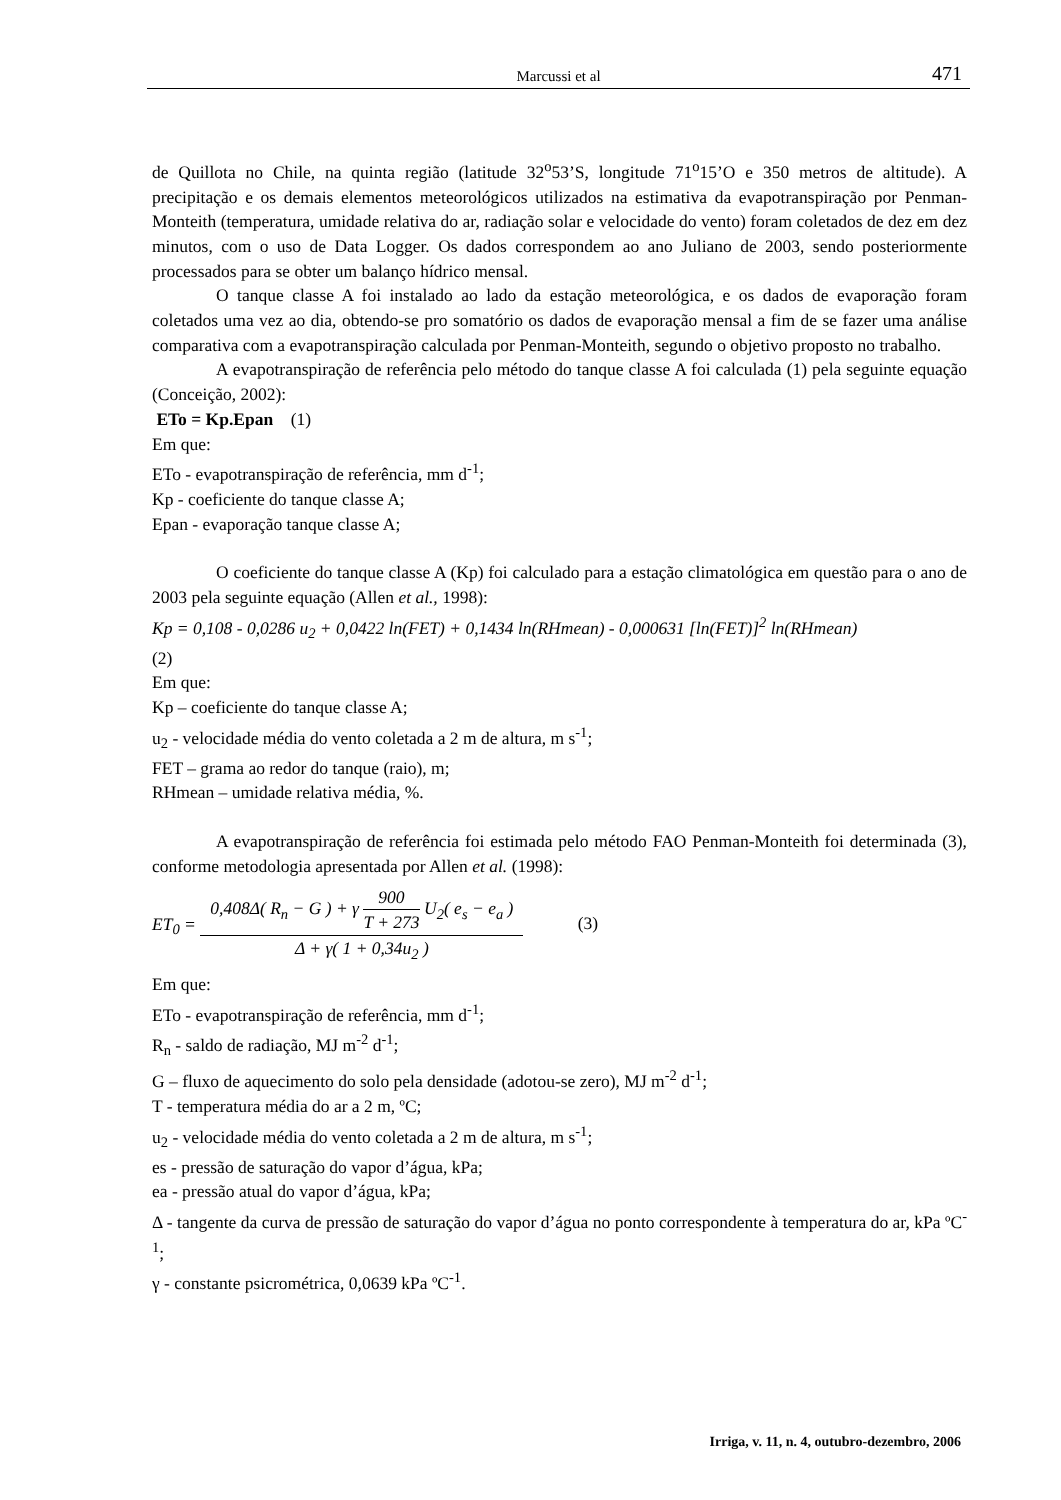Marcussi et al 471
de Quillota no Chile, na quinta região (latitude 32<sup>o</sup>53’S, longitude 71<sup>o</sup>15’O e 350 metros de altitude). A precipitação e os demais elementos meteorológicos utilizados na estimativa da evapotranspiração por Penman-Monteith (temperatura, umidade relativa do ar, radiação solar e velocidade do vento) foram coletados de dez em dez minutos, com o uso de Data Logger. Os dados correspondem ao ano Juliano de 2003, sendo posteriormente processados para se obter um balanço hídrico mensal.
O tanque classe A foi instalado ao lado da estação meteorológica, e os dados de evaporação foram coletados uma vez ao dia, obtendo-se pro somatório os dados de evaporação mensal a fim de se fazer uma análise comparativa com a evapotranspiração calculada por Penman-Monteith, segundo o objetivo proposto no trabalho.
A evapotranspiração de referência pelo método do tanque classe A foi calculada (1) pela seguinte equação (Conceição, 2002):
ETo = Kp.Epan (1)
Em que:
ETo - evapotranspiração de referência, mm d<sup>-1</sup>;
Kp - coeficiente do tanque classe A;
Epan - evaporação tanque classe A;
O coeficiente do tanque classe A (Kp) foi calculado para a estação climatológica em questão para o ano de 2003 pela seguinte equação (Allen et al., 1998):
Kp = 0,108 - 0,0286 u<sub>2</sub> + 0,0422 ln(FET) + 0,1434 ln(RHmean) - 0,000631 [ln(FET)]<sup>2</sup> ln(RHmean)
(2)
Em que:
Kp – coeficiente do tanque classe A;
u<sub>2</sub> - velocidade média do vento coletada a 2 m de altura, m s<sup>-1</sup>;
FET – grama ao redor do tanque (raio), m;
RHmean – umidade relativa média, %.
A evapotranspiração de referência foi estimada pelo método FAO Penman-Monteith foi determinada (3), conforme metodologia apresentada por Allen et al. (1998):
ET<sub>0</sub> = 0,408Δ( R<sub>n</sub> − G ) + γ 900 T + 273 U<sub>2</sub>( e<sub>s</sub> − e<sub>a</sub> ) Δ + γ( 1 + 0,34u<sub>2</sub> ) (3)
Em que:
ETo - evapotranspiração de referência, mm d<sup>-1</sup>;
R<sub>n</sub> - saldo de radiação, MJ m<sup>-2</sup> d<sup>-1</sup>;
G – fluxo de aquecimento do solo pela densidade (adotou-se zero), MJ m<sup>-2</sup> d<sup>-1</sup>;
T - temperatura média do ar a 2 m, ºC;
u<sub>2</sub> - velocidade média do vento coletada a 2 m de altura, m s<sup>-1</sup>;
es - pressão de saturação do vapor d’água, kPa;
ea - pressão atual do vapor d’água, kPa;
Δ - tangente da curva de pressão de saturação do vapor d’água no ponto correspondente à temperatura do ar, kPa ºC<sup>-1</sup>;
γ - constante psicrométrica, 0,0639 kPa ºC<sup>-1</sup>.
Irriga, v. 11, n. 4, outubro-dezembro, 2006